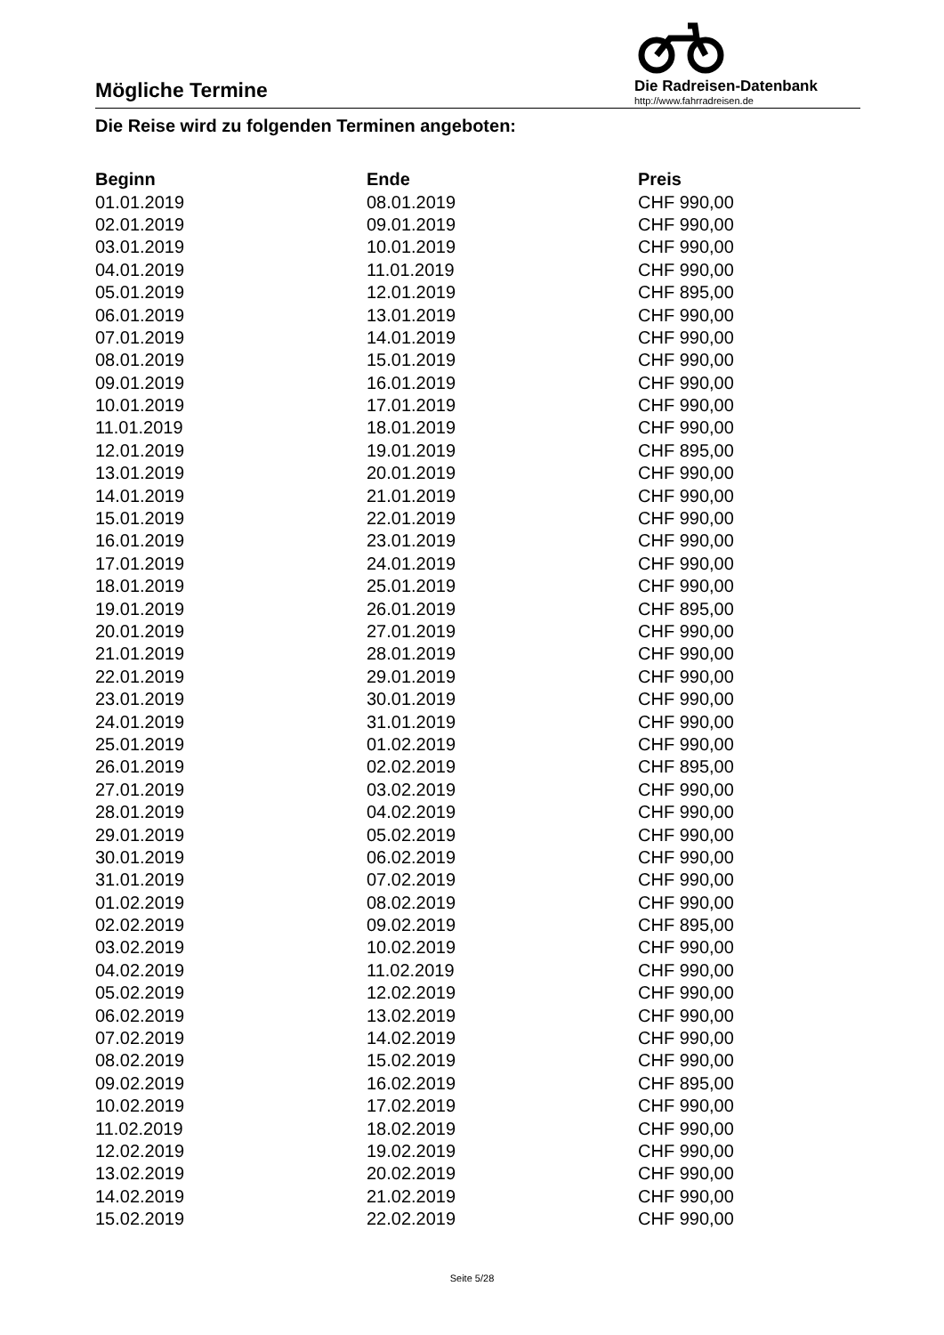Mögliche Termine
Die Radreisen-Datenbank
http://www.fahrradreisen.de
Die Reise wird zu folgenden Terminen angeboten:
| Beginn | Ende | Preis |
| --- | --- | --- |
| 01.01.2019 | 08.01.2019 | CHF 990,00 |
| 02.01.2019 | 09.01.2019 | CHF 990,00 |
| 03.01.2019 | 10.01.2019 | CHF 990,00 |
| 04.01.2019 | 11.01.2019 | CHF 990,00 |
| 05.01.2019 | 12.01.2019 | CHF 895,00 |
| 06.01.2019 | 13.01.2019 | CHF 990,00 |
| 07.01.2019 | 14.01.2019 | CHF 990,00 |
| 08.01.2019 | 15.01.2019 | CHF 990,00 |
| 09.01.2019 | 16.01.2019 | CHF 990,00 |
| 10.01.2019 | 17.01.2019 | CHF 990,00 |
| 11.01.2019 | 18.01.2019 | CHF 990,00 |
| 12.01.2019 | 19.01.2019 | CHF 895,00 |
| 13.01.2019 | 20.01.2019 | CHF 990,00 |
| 14.01.2019 | 21.01.2019 | CHF 990,00 |
| 15.01.2019 | 22.01.2019 | CHF 990,00 |
| 16.01.2019 | 23.01.2019 | CHF 990,00 |
| 17.01.2019 | 24.01.2019 | CHF 990,00 |
| 18.01.2019 | 25.01.2019 | CHF 990,00 |
| 19.01.2019 | 26.01.2019 | CHF 895,00 |
| 20.01.2019 | 27.01.2019 | CHF 990,00 |
| 21.01.2019 | 28.01.2019 | CHF 990,00 |
| 22.01.2019 | 29.01.2019 | CHF 990,00 |
| 23.01.2019 | 30.01.2019 | CHF 990,00 |
| 24.01.2019 | 31.01.2019 | CHF 990,00 |
| 25.01.2019 | 01.02.2019 | CHF 990,00 |
| 26.01.2019 | 02.02.2019 | CHF 895,00 |
| 27.01.2019 | 03.02.2019 | CHF 990,00 |
| 28.01.2019 | 04.02.2019 | CHF 990,00 |
| 29.01.2019 | 05.02.2019 | CHF 990,00 |
| 30.01.2019 | 06.02.2019 | CHF 990,00 |
| 31.01.2019 | 07.02.2019 | CHF 990,00 |
| 01.02.2019 | 08.02.2019 | CHF 990,00 |
| 02.02.2019 | 09.02.2019 | CHF 895,00 |
| 03.02.2019 | 10.02.2019 | CHF 990,00 |
| 04.02.2019 | 11.02.2019 | CHF 990,00 |
| 05.02.2019 | 12.02.2019 | CHF 990,00 |
| 06.02.2019 | 13.02.2019 | CHF 990,00 |
| 07.02.2019 | 14.02.2019 | CHF 990,00 |
| 08.02.2019 | 15.02.2019 | CHF 990,00 |
| 09.02.2019 | 16.02.2019 | CHF 895,00 |
| 10.02.2019 | 17.02.2019 | CHF 990,00 |
| 11.02.2019 | 18.02.2019 | CHF 990,00 |
| 12.02.2019 | 19.02.2019 | CHF 990,00 |
| 13.02.2019 | 20.02.2019 | CHF 990,00 |
| 14.02.2019 | 21.02.2019 | CHF 990,00 |
| 15.02.2019 | 22.02.2019 | CHF 990,00 |
Seite 5/28